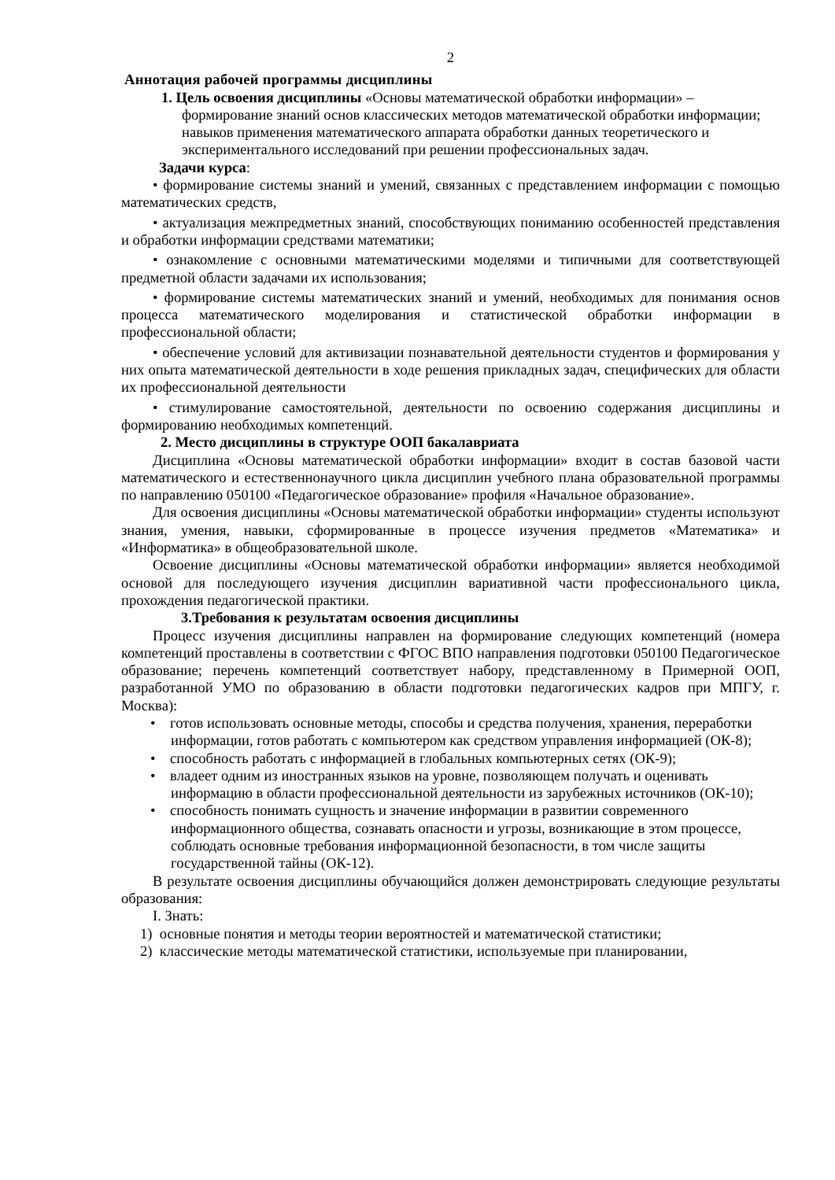2
Аннотация рабочей программы дисциплины
1. Цель освоения дисциплины «Основы математической обработки информации» – формирование знаний основ классических методов математической обработки информации; навыков применения математического аппарата обработки данных теоретического и экспериментального исследований при решении профессиональных задач.
Задачи курса:
• формирование системы знаний и умений, связанных с представлением информации с помощью математических средств,
• актуализация межпредметных знаний, способствующих пониманию особенностей представления и обработки информации средствами математики;
• ознакомление с основными математическими моделями и типичными для соответствующей предметной области задачами их использования;
• формирование системы математических знаний и умений, необходимых для понимания основ процесса математического моделирования и статистической обработки информации в профессиональной области;
• обеспечение условий для активизации познавательной деятельности студентов и формирования у них опыта математической деятельности в ходе решения прикладных задач, специфических для области их профессиональной деятельности
• стимулирование самостоятельной, деятельности по освоению содержания дисциплины и формированию необходимых компетенций.
2. Место дисциплины в структуре ООП бакалавриата
Дисциплина «Основы математической обработки информации» входит в состав базовой части математического и естественнонаучного цикла дисциплин учебного плана образовательной программы по направлению 050100 «Педагогическое образование» профиля «Начальное образование».
Для освоения дисциплины «Основы математической обработки информации» студенты используют знания, умения, навыки, сформированные в процессе изучения предметов «Математика» и «Информатика» в общеобразовательной школе.
Освоение дисциплины «Основы математической обработки информации» является необходимой основой для последующего изучения дисциплин вариативной части профессионального цикла, прохождения педагогической практики.
3.Требования к результатам освоения дисциплины
Процесс изучения дисциплины направлен на формирование следующих компетенций (номера компетенций проставлены в соответствии с ФГОС ВПО направления подготовки 050100 Педагогическое образование; перечень компетенций соответствует набору, представленному в Примерной ООП, разработанной УМО по образованию в области подготовки педагогических кадров при МПГУ, г. Москва):
• готов использовать основные методы, способы и средства получения, хранения, переработки информации, готов работать с компьютером как средством управления информацией (ОК-8);
• способность работать с информацией в глобальных компьютерных сетях (ОК-9);
• владеет одним из иностранных языков на уровне, позволяющем получать и оценивать информацию в области профессиональной деятельности из зарубежных источников (ОК-10);
• способность понимать сущность и значение информации в развитии современного информационного общества, сознавать опасности и угрозы, возникающие в этом процессе, соблюдать основные требования информационной безопасности, в том числе защиты государственной тайны (ОК-12).
В результате освоения дисциплины обучающийся должен демонстрировать следующие результаты образования:
I. Знать:
1) основные понятия и методы теории вероятностей и математической статистики;
2) классические методы математической статистики, используемые при планировании,